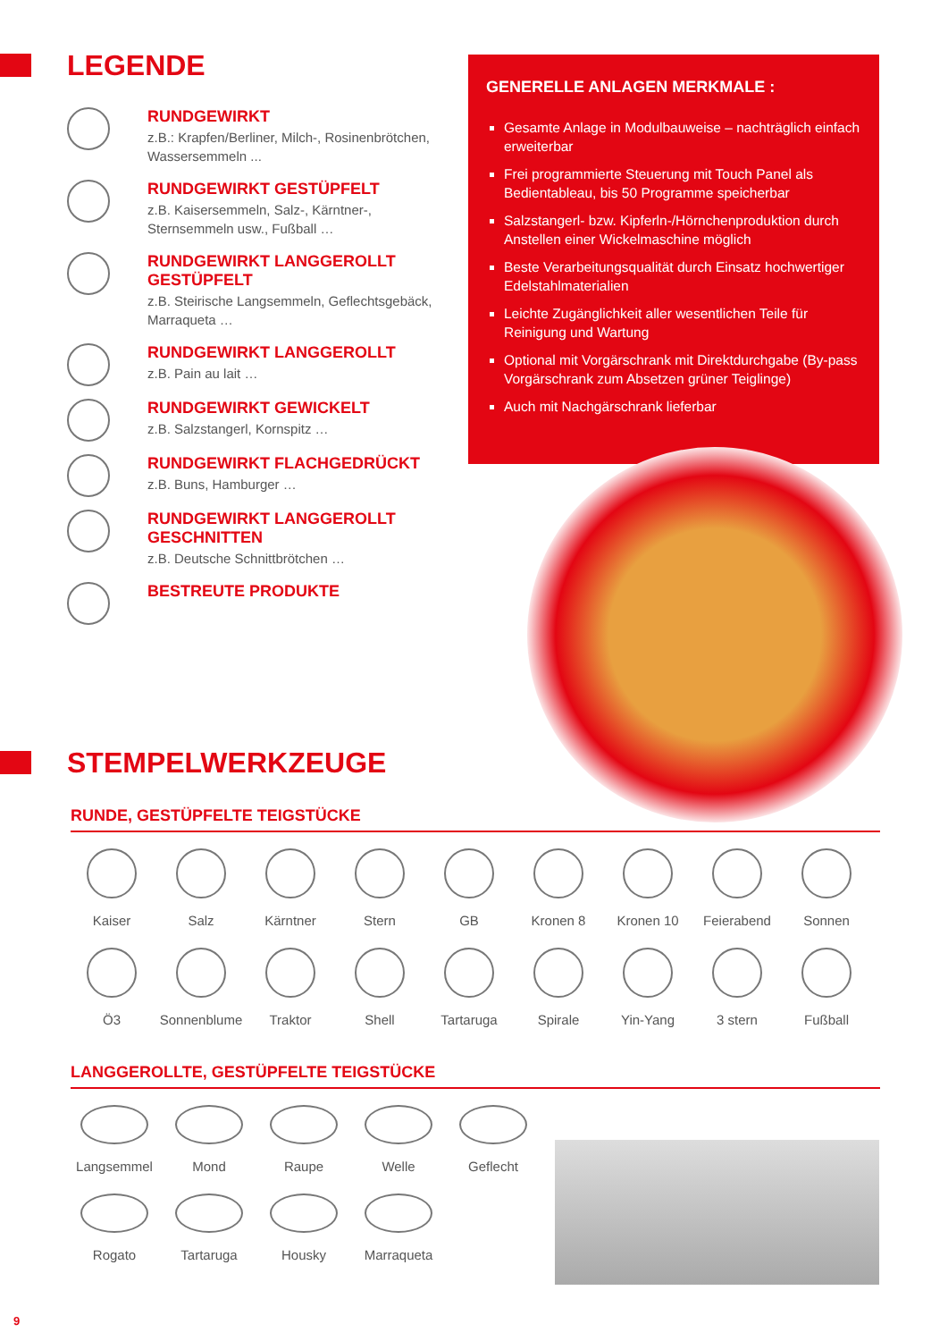LEGENDE
RUNDGEWIRKT
z.B.: Krapfen/Berliner, Milch-, Rosinenbrötchen, Wassersemmeln ...
RUNDGEWIRKT GESTÜPFELT
z.B. Kaisersemmeln, Salz-, Kärntner-, Sternsemmeln usw., Fußball …
RUNDGEWIRKT LANGGEROLLT GESTÜPFELT
z.B. Steirische Langsemmeln, Geflechtsgebäck, Marraqueta …
RUNDGEWIRKT LANGGEROLLT
z.B. Pain au lait …
RUNDGEWIRKT GEWICKELT
z.B. Salzstangerl, Kornspitz …
RUNDGEWIRKT FLACHGEDRÜCKT
z.B. Buns, Hamburger …
RUNDGEWIRKT LANGGEROLLT GESCHNITTEN
z.B. Deutsche Schnittbrötchen …
BESTREUTE PRODUKTE
GENERELLE ANLAGEN MERKMALE :
Gesamte Anlage in Modulbauweise – nachträglich einfach erweiterbar
Frei programmierte Steuerung mit Touch Panel als Bedientableau, bis 50 Programme speicherbar
Salzstangerl- bzw. Kipferln-/Hörnchenproduktion durch Anstellen einer Wickelmaschine möglich
Beste Verarbeitungsqualität durch Einsatz hochwertiger Edelstahlmaterialien
Leichte Zugänglichkeit aller wesentlichen Teile für Reinigung und Wartung
Optional mit Vorgärschrank mit Direktdurchgabe (By-pass Vorgärschrank zum Absetzen grüner Teiglinge)
Auch mit Nachgärschrank lieferbar
STEMPELWERKZEUGE
RUNDE, GESTÜPFELTE TEIGSTÜCKE
Kaiser
Salz
Kärntner
Stern
GB
Kronen 8
Kronen 10
Feierabend
Sonnen
Ö3
Sonnenblume
Traktor
Shell
Tartaruga
Spirale
Yin-Yang
3 stern
Fußball
LANGGEROLLTE, GESTÜPFELTE TEIGSTÜCKE
Langsemmel
Mond
Raupe
Welle
Geflecht
Rogato
Tartaruga
Housky
Marraqueta
9